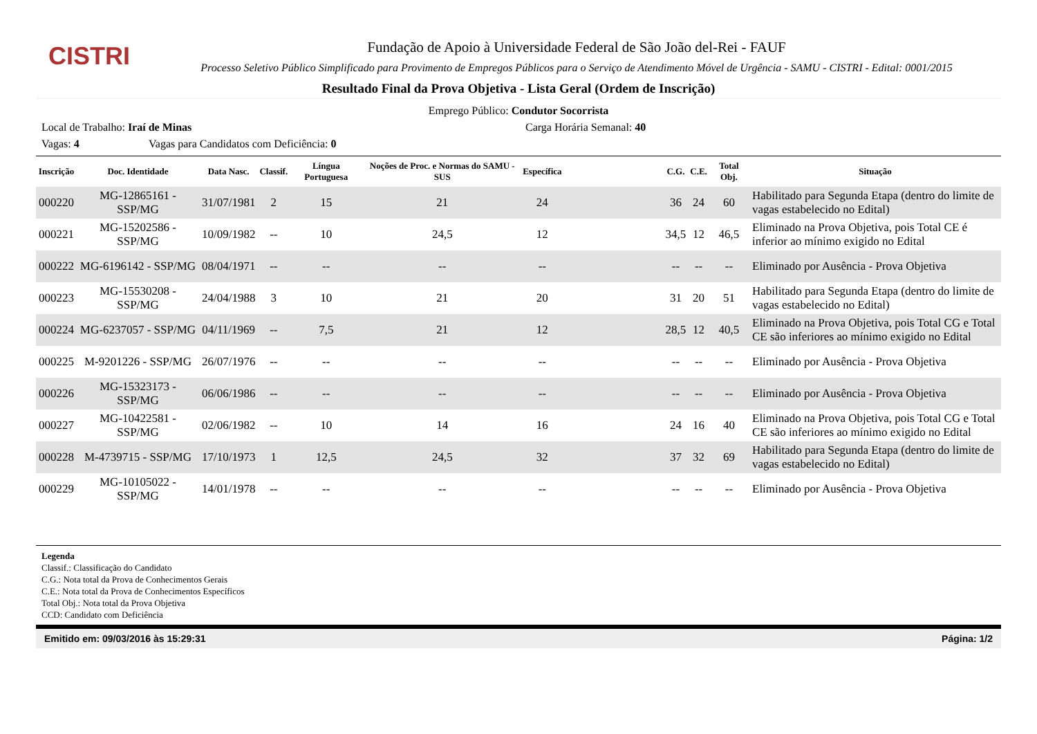CISTRI
Fundação de Apoio à Universidade Federal de São João del-Rei - FAUF
Processo Seletivo Público Simplificado para Provimento de Empregos Públicos para o Serviço de Atendimento Móvel de Urgência - SAMU - CISTRI - Edital: 0001/2015
Resultado Final da Prova Objetiva - Lista Geral (Ordem de Inscrição)
Emprego Público: Condutor Socorrista
Local de Trabalho: Iraí de Minas Carga Horária Semanal: 40
Vagas: 4 Vagas para Candidatos com Deficiência: 0
| Inscrição | Doc. Identidade | Data Nasc. | Classif. | Língua Portuguesa | Noções de Proc. e Normas do SAMU - SUS | Específica | | C.G. | C.E. | Total Obj. | Situação |
| --- | --- | --- | --- | --- | --- | --- | --- | --- | --- | --- | --- |
| 000220 | MG-12865161 - SSP/MG | 31/07/1981 | 2 | 15 | 21 | 24 | | 36 | 24 | 60 | Habilitado para Segunda Etapa (dentro do limite de vagas estabelecido no Edital) |
| 000221 | MG-15202586 - SSP/MG | 10/09/1982 | -- | 10 | 24,5 | 12 | | 34,5 | 12 | 46,5 | Eliminado na Prova Objetiva, pois Total CE é inferior ao mínimo exigido no Edital |
| 000222 | MG-6196142 - SSP/MG | 08/04/1971 | -- | -- | -- | -- | | -- | -- | -- | Eliminado por Ausência - Prova Objetiva |
| 000223 | MG-15530208 - SSP/MG | 24/04/1988 | 3 | 10 | 21 | 20 | | 31 | 20 | 51 | Habilitado para Segunda Etapa (dentro do limite de vagas estabelecido no Edital) |
| 000224 | MG-6237057 - SSP/MG | 04/11/1969 | -- | 7,5 | 21 | 12 | | 28,5 | 12 | 40,5 | Eliminado na Prova Objetiva, pois Total CG e Total CE são inferiores ao mínimo exigido no Edital |
| 000225 | M-9201226 - SSP/MG | 26/07/1976 | -- | -- | -- | -- | | -- | -- | -- | Eliminado por Ausência - Prova Objetiva |
| 000226 | MG-15323173 - SSP/MG | 06/06/1986 | -- | -- | -- | -- | | -- | -- | -- | Eliminado por Ausência - Prova Objetiva |
| 000227 | MG-10422581 - SSP/MG | 02/06/1982 | -- | 10 | 14 | 16 | | 24 | 16 | 40 | Eliminado na Prova Objetiva, pois Total CG e Total CE são inferiores ao mínimo exigido no Edital |
| 000228 | M-4739715 - SSP/MG | 17/10/1973 | 1 | 12,5 | 24,5 | 32 | | 37 | 32 | 69 | Habilitado para Segunda Etapa (dentro do limite de vagas estabelecido no Edital) |
| 000229 | MG-10105022 - SSP/MG | 14/01/1978 | -- | -- | -- | -- | | -- | -- | -- | Eliminado por Ausência - Prova Objetiva |
Legenda
Classif.: Classificação do Candidato
C.G.: Nota total da Prova de Conhecimentos Gerais
C.E.: Nota total da Prova de Conhecimentos Específicos
Total Obj.: Nota total da Prova Objetiva
CCD: Candidato com Deficiência
Emitido em: 09/03/2016 às 15:29:31 Página: 1/2